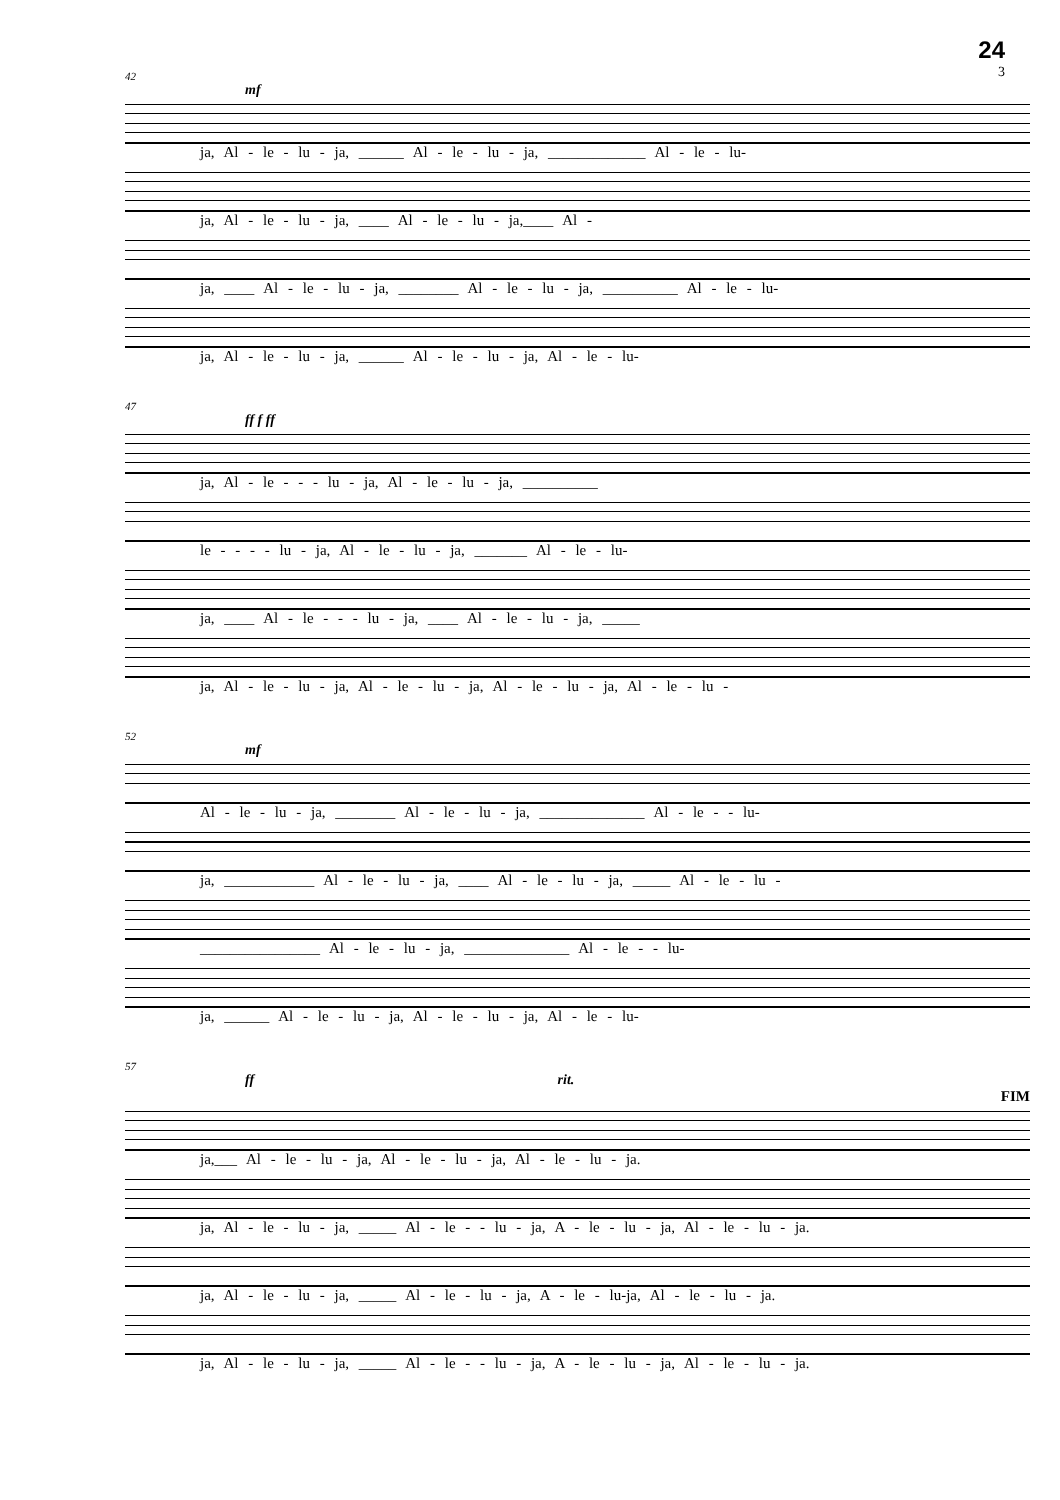24
3
42
mf
ja, Al - le - lu - ja, ______ Al - le - lu - ja, _____________ Al - le - lu-
ja, Al - le - lu - ja, ____ Al - le - lu - ja,____ Al -
ja, ____ Al - le - lu - ja, ________ Al - le - lu - ja, __________ Al - le - lu-
ja, Al - le - lu - ja, ______ Al - le - lu - ja, Al - le - lu-
47
ff f ff
ja, Al - le - - - lu - ja, Al - le - lu - ja, __________
le - - - - lu - ja, Al - le - lu - ja, _______ Al - le - lu-
ja, ____ Al - le - - - lu - ja, ____ Al - le - lu - ja, _____
ja, Al - le - lu - ja, Al - le - lu - ja, Al - le - lu - ja, Al - le - lu -
52
mf
Al - le - lu - ja, ________ Al - le - lu - ja, ______________ Al - le - - lu-
ja, ____________ Al - le - lu - ja, ____ Al - le - lu - ja, _____ Al - le - lu -
________________ Al - le - lu - ja, ______________ Al - le - - lu-
ja, ______ Al - le - lu - ja, Al - le - lu - ja, Al - le - lu-
57
ff rit.
FIM
ja,___ Al - le - lu - ja, Al - le - lu - ja, Al - le - lu - ja.
ja, Al - le - lu - ja, _____ Al - le - - lu - ja, A - le - lu - ja, Al - le - lu - ja.
ja, Al - le - lu - ja, _____ Al - le - lu - ja, A - le - lu-ja, Al - le - lu - ja.
ja, Al - le - lu - ja, _____ Al - le - - lu - ja, A - le - lu - ja, Al - le - lu - ja.